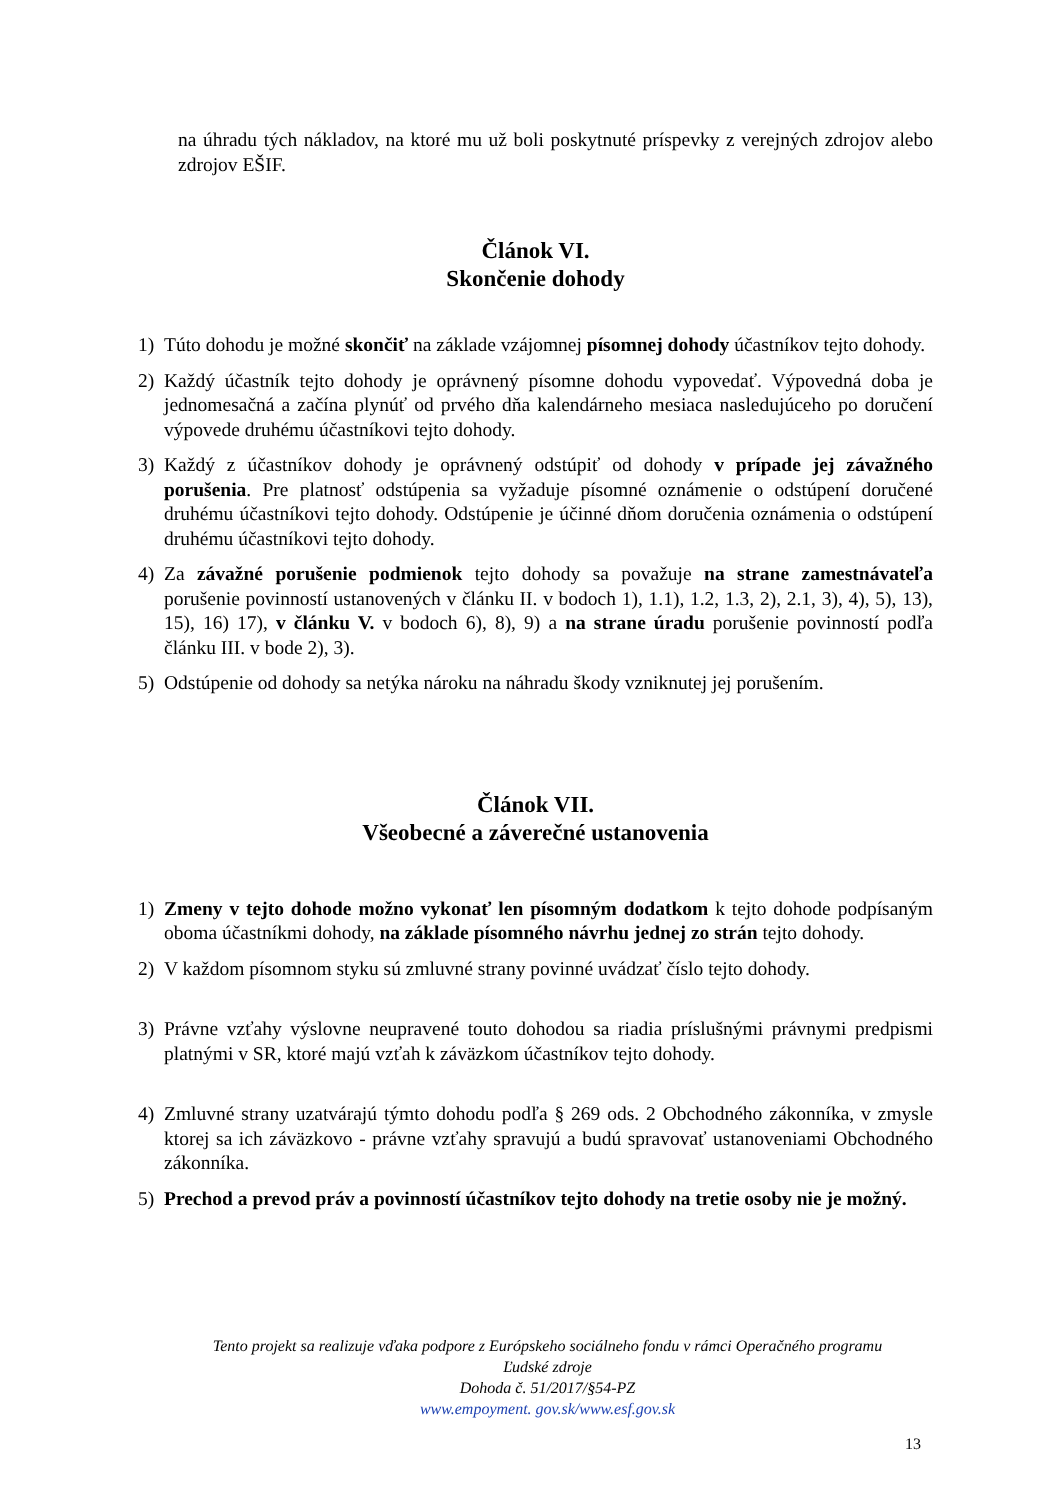na úhradu tých nákladov, na ktoré mu už boli poskytnuté príspevky z verejných zdrojov alebo zdrojov EŠIF.
Článok VI.
Skončenie dohody
1) Túto dohodu je možné skončiť na základe vzájomnej písomnej dohody účastníkov tejto dohody.
2) Každý účastník tejto dohody je oprávnený písomne dohodu vypovedať. Výpovedná doba je jednomesačná a začína plynúť od prvého dňa kalendárneho mesiaca nasledujúceho po doručení výpovede druhému účastníkovi tejto dohody.
3) Každý z účastníkov dohody je oprávnený odstúpiť od dohody v prípade jej závažného porušenia. Pre platnosť odstúpenia sa vyžaduje písomné oznámenie o odstúpení doručené druhému účastníkovi tejto dohody. Odstúpenie je účinné dňom doručenia oznámenia o odstúpení druhému účastníkovi tejto dohody.
4) Za závažné porušenie podmienok tejto dohody sa považuje na strane zamestnávateľa porušenie povinností ustanovených v článku II. v bodoch 1), 1.1), 1.2, 1.3, 2), 2.1, 3), 4), 5), 13), 15), 16) 17), v článku V. v bodoch 6), 8), 9) a na strane úradu porušenie povinností podľa článku III. v bode 2), 3).
5) Odstúpenie od dohody sa netýka nároku na náhradu škody vzniknutej jej porušením.
Článok VII.
Všeobecné a záverečné ustanovenia
1) Zmeny v tejto dohode možno vykonať len písomným dodatkom k tejto dohode podpísaným oboma účastníkmi dohody, na základe písomného návrhu jednej zo strán tejto dohody.
2) V každom písomnom styku sú zmluvné strany povinné uvádzať číslo tejto dohody.
3) Právne vzťahy výslovne neupravené touto dohodou sa riadia príslušnými právnymi predpismi platnými v SR, ktoré majú vzťah k záväzkom účastníkov tejto dohody.
4) Zmluvné strany uzatvárajú týmto dohodu podľa § 269 ods. 2 Obchodného zákonníka, v zmysle ktorej sa ich záväzkovo - právne vzťahy spravujú a budú spravovať ustanoveniami Obchodného zákonníka.
5) Prechod a prevod práv a povinností účastníkov tejto dohody na tretie osoby nie je možný.
Tento projekt sa realizuje vďaka podpore z Európskeho sociálneho fondu v rámci Operačného programu
Ľudské zdroje
Dohoda č. 51/2017/§54-PZ
www.empoyment. gov.sk/www.esf.gov.sk
13